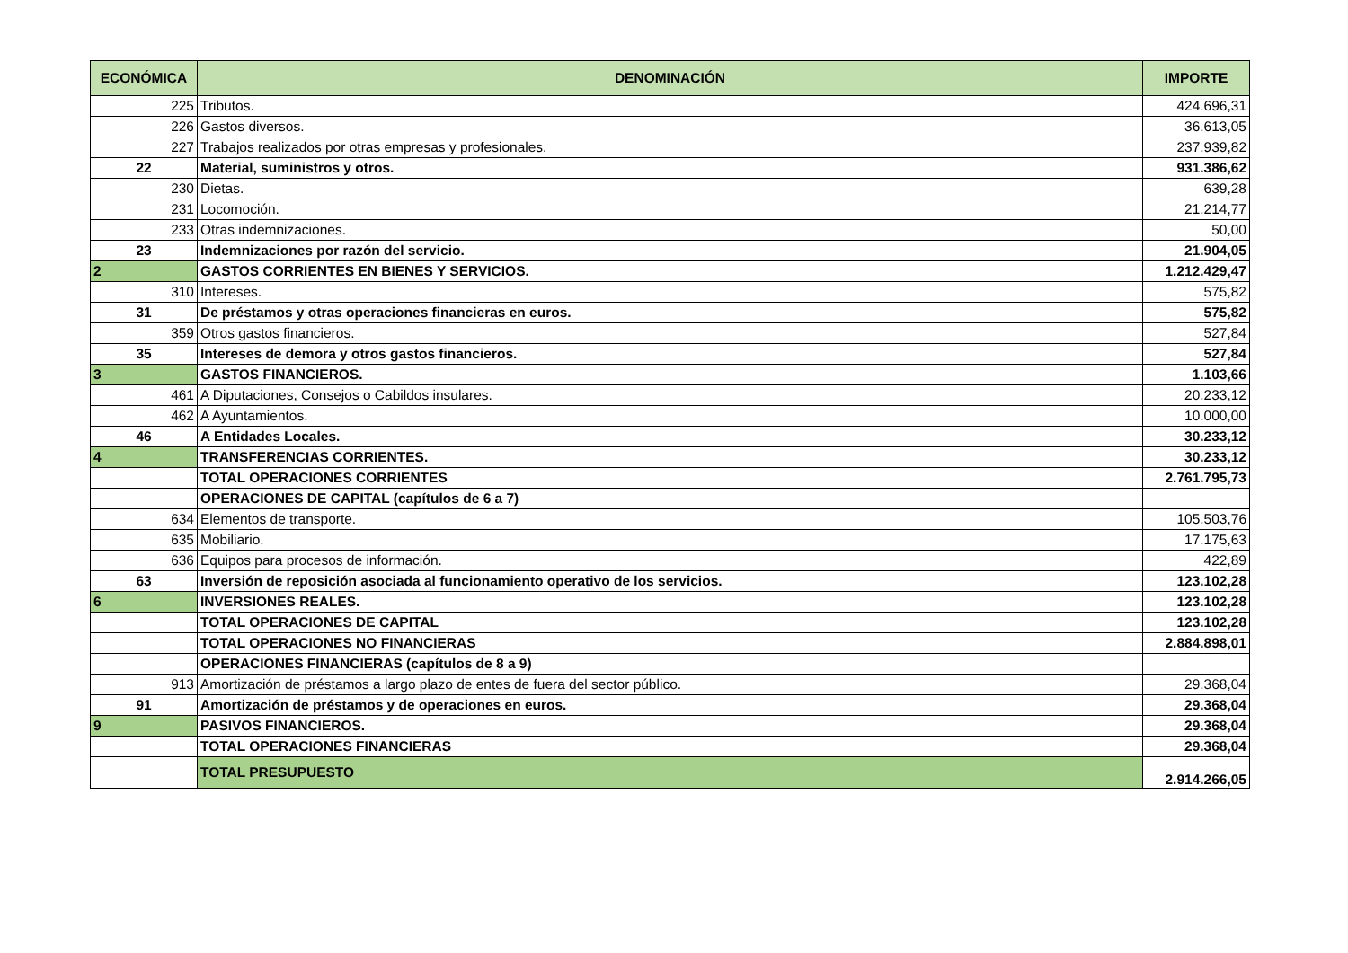| ECONÓMICA | DENOMINACIÓN | IMPORTE |
| --- | --- | --- |
| 225 | Tributos. | 424.696,31 |
| 226 | Gastos diversos. | 36.613,05 |
| 227 | Trabajos realizados por otras empresas y profesionales. | 237.939,82 |
| 22 | Material, suministros y otros. | 931.386,62 |
| 230 | Dietas. | 639,28 |
| 231 | Locomoción. | 21.214,77 |
| 233 | Otras indemnizaciones. | 50,00 |
| 23 | Indemnizaciones por razón del servicio. | 21.904,05 |
| 2 | GASTOS CORRIENTES EN BIENES Y SERVICIOS. | 1.212.429,47 |
| 310 | Intereses. | 575,82 |
| 31 | De préstamos y otras operaciones financieras en euros. | 575,82 |
| 359 | Otros gastos financieros. | 527,84 |
| 35 | Intereses de demora y otros gastos financieros. | 527,84 |
| 3 | GASTOS FINANCIEROS. | 1.103,66 |
| 461 | A Diputaciones, Consejos o Cabildos insulares. | 20.233,12 |
| 462 | A Ayuntamientos. | 10.000,00 |
| 46 | A Entidades Locales. | 30.233,12 |
| 4 | TRANSFERENCIAS CORRIENTES. | 30.233,12 |
| | TOTAL OPERACIONES CORRIENTES | 2.761.795,73 |
| | OPERACIONES DE CAPITAL (capítulos de 6 a 7) | |
| 634 | Elementos de transporte. | 105.503,76 |
| 635 | Mobiliario. | 17.175,63 |
| 636 | Equipos para procesos de información. | 422,89 |
| 63 | Inversión de reposición asociada al funcionamiento operativo de los servicios. | 123.102,28 |
| 6 | INVERSIONES REALES. | 123.102,28 |
| | TOTAL OPERACIONES DE CAPITAL | 123.102,28 |
| | TOTAL OPERACIONES NO FINANCIERAS | 2.884.898,01 |
| | OPERACIONES FINANCIERAS (capítulos de 8 a 9) | |
| 913 | Amortización de préstamos a largo plazo de entes de fuera del sector público. | 29.368,04 |
| 91 | Amortización de préstamos y de operaciones en euros. | 29.368,04 |
| 9 | PASIVOS FINANCIEROS. | 29.368,04 |
| | TOTAL OPERACIONES FINANCIERAS | 29.368,04 |
| | TOTAL PRESUPUESTO | 2.914.266,05 |